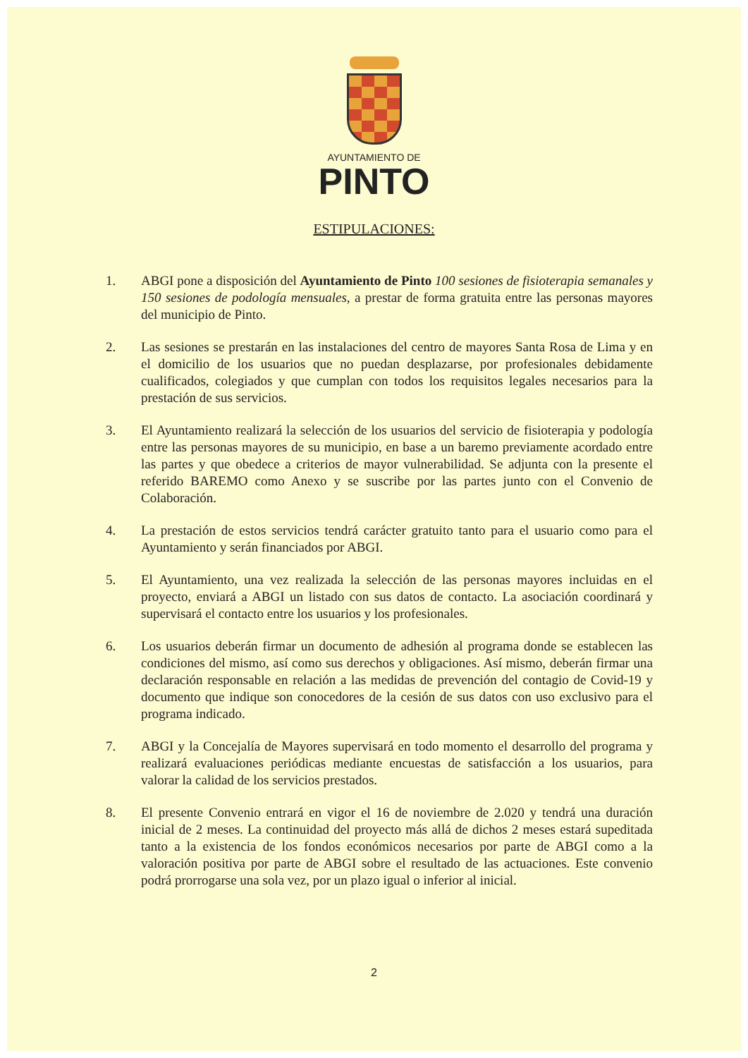AYUNTAMIENTO DE
PINTO
ESTIPULACIONES:
1. ABGI pone a disposición del Ayuntamiento de Pinto 100 sesiones de fisioterapia semanales y 150 sesiones de podología mensuales, a prestar de forma gratuita entre las personas mayores del municipio de Pinto.
2. Las sesiones se prestarán en las instalaciones del centro de mayores Santa Rosa de Lima y en el domicilio de los usuarios que no puedan desplazarse, por profesionales debidamente cualificados, colegiados y que cumplan con todos los requisitos legales necesarios para la prestación de sus servicios.
3. El Ayuntamiento realizará la selección de los usuarios del servicio de fisioterapia y podología entre las personas mayores de su municipio, en base a un baremo previamente acordado entre las partes y que obedece a criterios de mayor vulnerabilidad. Se adjunta con la presente el referido BAREMO como Anexo y se suscribe por las partes junto con el Convenio de Colaboración.
4. La prestación de estos servicios tendrá carácter gratuito tanto para el usuario como para el Ayuntamiento y serán financiados por ABGI.
5. El Ayuntamiento, una vez realizada la selección de las personas mayores incluidas en el proyecto, enviará a ABGI un listado con sus datos de contacto. La asociación coordinará y supervisará el contacto entre los usuarios y los profesionales.
6. Los usuarios deberán firmar un documento de adhesión al programa donde se establecen las condiciones del mismo, así como sus derechos y obligaciones. Así mismo, deberán firmar una declaración responsable en relación a las medidas de prevención del contagio de Covid-19 y documento que indique son conocedores de la cesión de sus datos con uso exclusivo para el programa indicado.
7. ABGI y la Concejalía de Mayores supervisará en todo momento el desarrollo del programa y realizará evaluaciones periódicas mediante encuestas de satisfacción a los usuarios, para valorar la calidad de los servicios prestados.
8. El presente Convenio entrará en vigor el 16 de noviembre de 2.020 y tendrá una duración inicial de 2 meses. La continuidad del proyecto más allá de dichos 2 meses estará supeditada tanto a la existencia de los fondos económicos necesarios por parte de ABGI como a la valoración positiva por parte de ABGI sobre el resultado de las actuaciones. Este convenio podrá prorrogarse una sola vez, por un plazo igual o inferior al inicial.
2